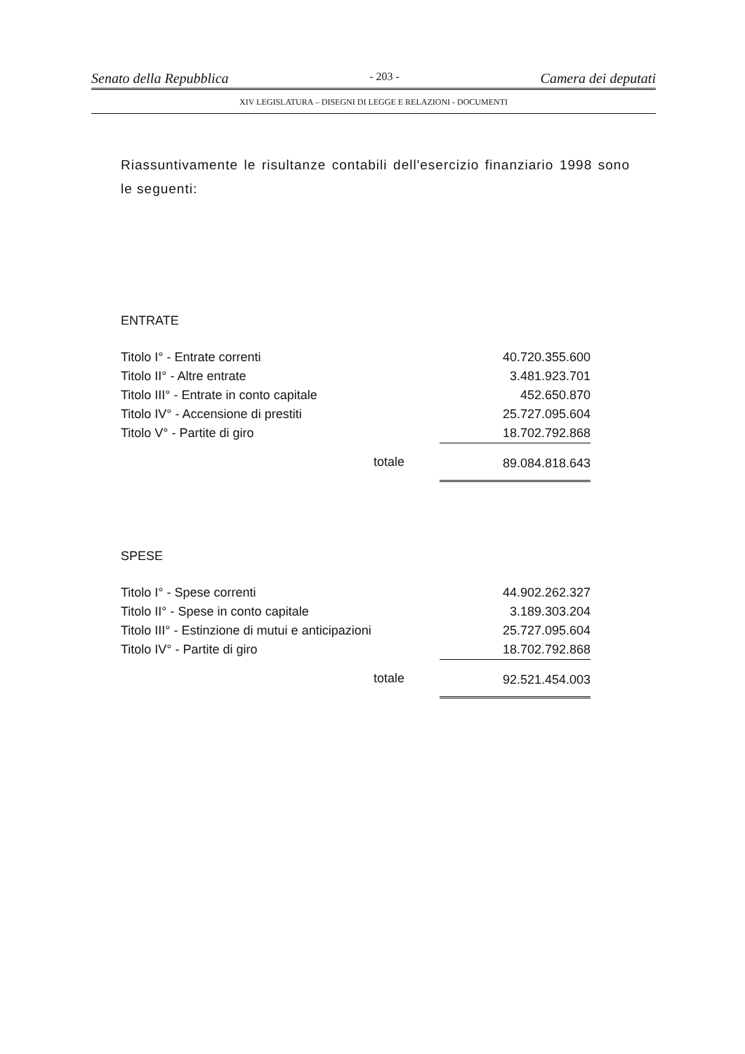Senato della Repubblica - 203 - Camera dei deputati
XIV LEGISLATURA – DISEGNI DI LEGGE E RELAZIONI - DOCUMENTI
Riassuntivamente le risultanze contabili dell'esercizio finanziario 1998 sono le seguenti:
ENTRATE
| Titolo I° - Entrate correnti | | 40.720.355.600 |
| Titolo II° - Altre entrate | | 3.481.923.701 |
| Titolo III° - Entrate in conto capitale | | 452.650.870 |
| Titolo IV° - Accensione di prestiti | | 25.727.095.604 |
| Titolo V° - Partite di giro | | 18.702.792.868 |
| | totale | 89.084.818.643 |
SPESE
| Titolo I° - Spese correnti | | 44.902.262.327 |
| Titolo II° - Spese in conto capitale | | 3.189.303.204 |
| Titolo III° - Estinzione di mutui e anticipazioni | | 25.727.095.604 |
| Titolo IV° - Partite di giro | | 18.702.792.868 |
| | totale | 92.521.454.003 |